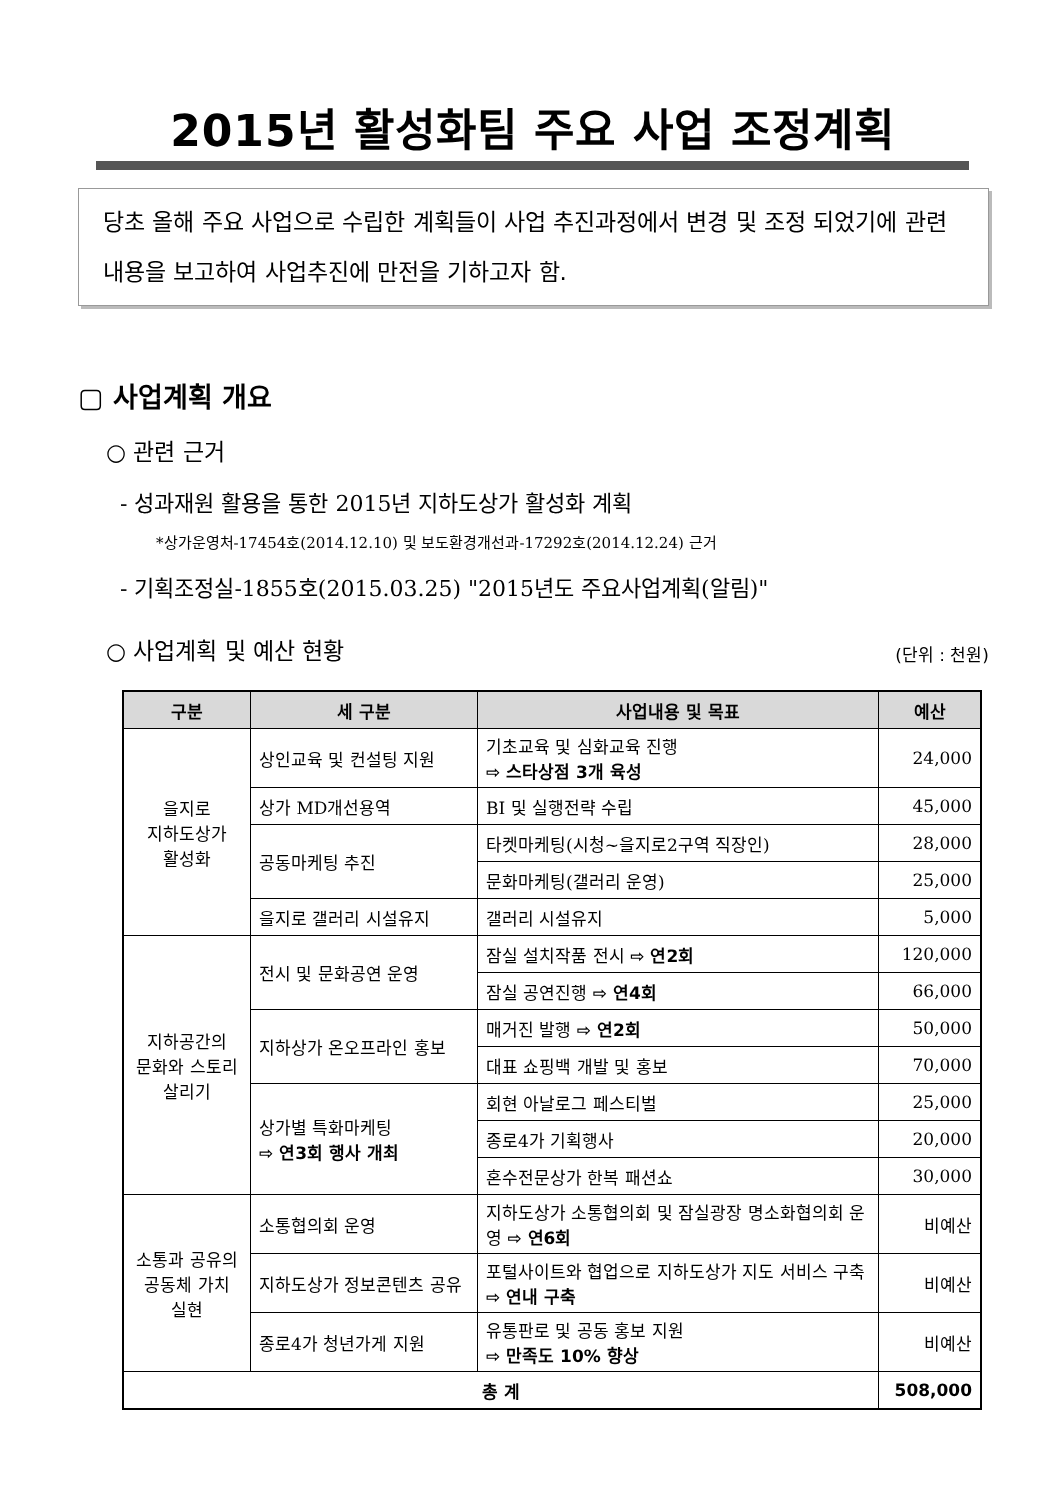2015년 활성화팀 주요 사업 조정계획
당초 올해 주요 사업으로 수립한 계획들이 사업 추진과정에서 변경 및 조정 되었기에 관련 내용을 보고하여 사업추진에 만전을 기하고자 함.
▢ 사업계획 개요
○ 관련 근거
- 성과재원 활용을 통한 2015년 지하도상가 활성화 계획
*상가운영처-17454호(2014.12.10) 및 보도환경개선과-17292호(2014.12.24) 근거
- 기획조정실-1855호(2015.03.25) "2015년도 주요사업계획(알림)"
○ 사업계획 및 예산 현황
(단위 : 천원)
| 구분 | 세 구분 | 사업내용 및 목표 | 예산 |
| --- | --- | --- | --- |
| 을지로 지하도상가 활성화 | 상인교육 및 컨설팅 지원 | 기초교육 및 심화교육 진행 ⇨ 스타상점 3개 육성 | 24,000 |
| | 상가 MD개선용역 | BI 및 실행전략 수립 | 45,000 |
| | 공동마케팅 추진 | 타켓마케팅(시청~을지로2구역 직장인) | 28,000 |
| | | 문화마케팅(갤러리 운영) | 25,000 |
| | 을지로 갤러리 시설유지 | 갤러리 시설유지 | 5,000 |
| 지하공간의 문화와 스토리 살리기 | 전시 및 문화공연 운영 | 잠실 설치작품 전시 ⇨ 연2회 | 120,000 |
| | | 잠실 공연진행 ⇨ 연4회 | 66,000 |
| | 지하상가 온오프라인 홍보 | 매거진 발행 ⇨ 연2회 | 50,000 |
| | | 대표 쇼핑백 개발 및 홍보 | 70,000 |
| | 상가별 특화마케팅 ⇨ 연3회 행사 개최 | 회현 아날로그 페스티벌 | 25,000 |
| | | 종로4가 기획행사 | 20,000 |
| | | 혼수전문상가 한복 패션쇼 | 30,000 |
| 소통과 공유의 공동체 가치 실현 | 소통협의회 운영 | 지하도상가 소통협의회 및 잠실광장 명소화협의회 운영 ⇨ 연6회 | 비예산 |
| | 지하도상가 정보콘텐츠 공유 | 포털사이트와 협업으로 지하도상가 지도 서비스 구축 ⇨ 연내 구축 | 비예산 |
| | 종로4가 청년가게 지원 | 유통판로 및 공동 홍보 지원 ⇨ 만족도 10% 향상 | 비예산 |
| 총 계 | | | 508,000 |